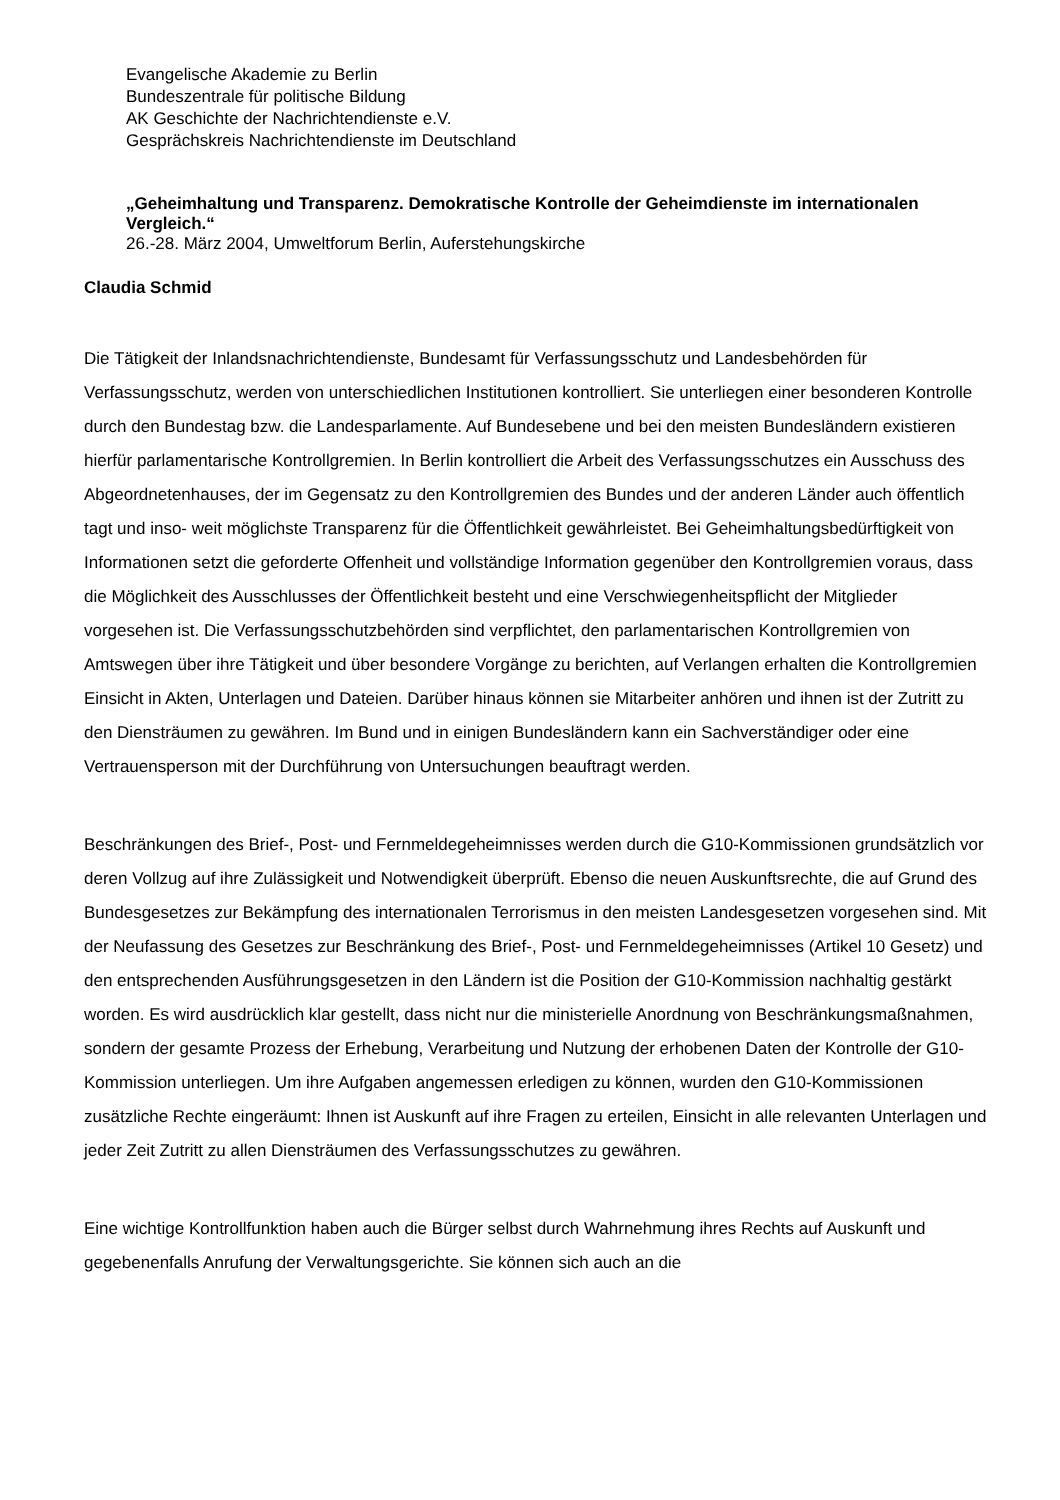Evangelische Akademie zu Berlin
Bundeszentrale für politische Bildung
AK Geschichte der Nachrichtendienste e.V.
Gesprächskreis Nachrichtendienste im Deutschland
„Geheimhaltung und Transparenz. Demokratische Kontrolle der Geheimdienste im internationalen Vergleich.“26.-28. März 2004, Umweltforum Berlin, Auferstehungskirche
Claudia Schmid
Die Tätigkeit der Inlandsnachrichtendienste, Bundesamt für Verfassungsschutz und Landesbehörden für Verfassungsschutz, werden von unterschiedlichen Institutionen kontrolliert. Sie unterliegen einer besonderen Kontrolle durch den Bundestag bzw. die Landesparlamente. Auf Bundesebene und bei den meisten Bundesländern existieren hierfür parlamentarische Kontrollgremien. In Berlin kontrolliert die Arbeit des Verfassungsschutzes ein Ausschuss des Abgeordnetenhauses, der im Gegensatz zu den Kontrollgremien des Bundes und der anderen Länder auch öffentlich tagt und inso- weit möglichste Transparenz für die Öffentlichkeit gewährleistet. Bei Geheimhaltungsbedürftigkeit von Informationen setzt die geforderte Offenheit und vollständige Information gegenüber den Kontrollgremien voraus, dass die Möglichkeit des Ausschlusses der Öffentlichkeit besteht und eine Verschwiegenheitspflicht der Mitglieder vorgesehen ist. Die Verfassungsschutzbehörden sind verpflichtet, den parlamentarischen Kontrollgremien von Amtswegen über ihre Tätigkeit und über besondere Vorgänge zu berichten, auf Verlangen erhalten die Kontrollgremien Einsicht in Akten, Unterlagen und Dateien. Darüber hinaus können sie Mitarbeiter anhören und ihnen ist der Zutritt zu den Diensträumen zu gewähren. Im Bund und in einigen Bundesländern kann ein Sachverständiger oder eine Vertrauensperson mit der Durchführung von Untersuchungen beauftragt werden.
Beschränkungen des Brief-, Post- und Fernmeldegeheimnisses werden durch die G10-Kommissionen grundsätzlich vor deren Vollzug auf ihre Zulässigkeit und Notwendigkeit überprüft. Ebenso die neuen Auskunftsrechte, die auf Grund des Bundesgesetzes zur Bekämpfung des internationalen Terrorismus in den meisten Landesgesetzen vorgesehen sind. Mit der Neufassung des Gesetzes zur Beschränkung des Brief-, Post- und Fernmeldegeheimnisses (Artikel 10 Gesetz) und den entsprechenden Ausführungsgesetzen in den Ländern ist die Position der G10-Kommission nachhaltig gestärkt worden. Es wird ausdrücklich klar gestellt, dass nicht nur die ministerielle Anordnung von Beschränkungsmaßnahmen, sondern der gesamte Prozess der Erhebung, Verarbeitung und Nutzung der erhobenen Daten der Kontrolle der G10-Kommission unterliegen. Um ihre Aufgaben angemessen erledigen zu können, wurden den G10-Kommissionen zusätzliche Rechte eingeräumt: Ihnen ist Auskunft auf ihre Fragen zu erteilen, Einsicht in alle relevanten Unterlagen und jeder Zeit Zutritt zu allen Diensträumen des Verfassungsschutzes zu gewähren.
Eine wichtige Kontrollfunktion haben auch die Bürger selbst durch Wahrnehmung ihres Rechts auf Auskunft und gegebenenfalls Anrufung der Verwaltungsgerichte. Sie können sich auch an die